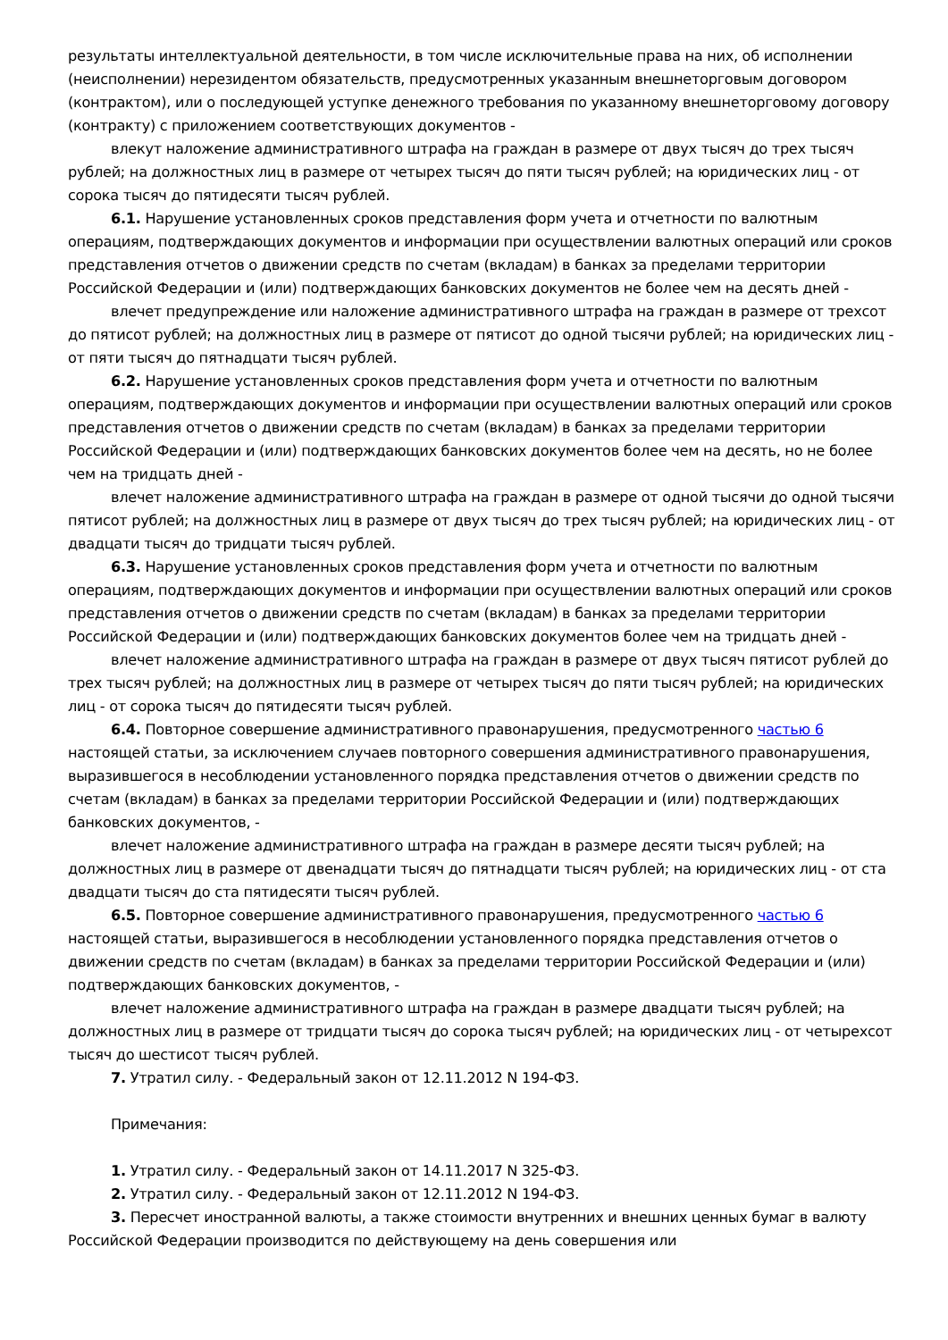результаты интеллектуальной деятельности, в том числе исключительные права на них, об исполнении (неисполнении) нерезидентом обязательств, предусмотренных указанным внешнеторговым договором (контрактом), или о последующей уступке денежного требования по указанному внешнеторговому договору (контракту) с приложением соответствующих документов -
влекут наложение административного штрафа на граждан в размере от двух тысяч до трех тысяч рублей; на должностных лиц в размере от четырех тысяч до пяти тысяч рублей; на юридических лиц - от сорока тысяч до пятидесяти тысяч рублей.
6.1. Нарушение установленных сроков представления форм учета и отчетности по валютным операциям, подтверждающих документов и информации при осуществлении валютных операций или сроков представления отчетов о движении средств по счетам (вкладам) в банках за пределами территории Российской Федерации и (или) подтверждающих банковских документов не более чем на десять дней -
влечет предупреждение или наложение административного штрафа на граждан в размере от трехсот до пятисот рублей; на должностных лиц в размере от пятисот до одной тысячи рублей; на юридических лиц - от пяти тысяч до пятнадцати тысяч рублей.
6.2. Нарушение установленных сроков представления форм учета и отчетности по валютным операциям, подтверждающих документов и информации при осуществлении валютных операций или сроков представления отчетов о движении средств по счетам (вкладам) в банках за пределами территории Российской Федерации и (или) подтверждающих банковских документов более чем на десять, но не более чем на тридцать дней -
влечет наложение административного штрафа на граждан в размере от одной тысячи до одной тысячи пятисот рублей; на должностных лиц в размере от двух тысяч до трех тысяч рублей; на юридических лиц - от двадцати тысяч до тридцати тысяч рублей.
6.3. Нарушение установленных сроков представления форм учета и отчетности по валютным операциям, подтверждающих документов и информации при осуществлении валютных операций или сроков представления отчетов о движении средств по счетам (вкладам) в банках за пределами территории Российской Федерации и (или) подтверждающих банковских документов более чем на тридцать дней -
влечет наложение административного штрафа на граждан в размере от двух тысяч пятисот рублей до трех тысяч рублей; на должностных лиц в размере от четырех тысяч до пяти тысяч рублей; на юридических лиц - от сорока тысяч до пятидесяти тысяч рублей.
6.4. Повторное совершение административного правонарушения, предусмотренного частью 6 настоящей статьи, за исключением случаев повторного совершения административного правонарушения, выразившегося в несоблюдении установленного порядка представления отчетов о движении средств по счетам (вкладам) в банках за пределами территории Российской Федерации и (или) подтверждающих банковских документов, -
влечет наложение административного штрафа на граждан в размере десяти тысяч рублей; на должностных лиц в размере от двенадцати тысяч до пятнадцати тысяч рублей; на юридических лиц - от ста двадцати тысяч до ста пятидесяти тысяч рублей.
6.5. Повторное совершение административного правонарушения, предусмотренного частью 6 настоящей статьи, выразившегося в несоблюдении установленного порядка представления отчетов о движении средств по счетам (вкладам) в банках за пределами территории Российской Федерации и (или) подтверждающих банковских документов, -
влечет наложение административного штрафа на граждан в размере двадцати тысяч рублей; на должностных лиц в размере от тридцати тысяч до сорока тысяч рублей; на юридических лиц - от четырехсот тысяч до шестисот тысяч рублей.
7. Утратил силу. - Федеральный закон от 12.11.2012 N 194-ФЗ.
Примечания:
1. Утратил силу. - Федеральный закон от 14.11.2017 N 325-ФЗ.
2. Утратил силу. - Федеральный закон от 12.11.2012 N 194-ФЗ.
3. Пересчет иностранной валюты, а также стоимости внутренних и внешних ценных бумаг в валюту Российской Федерации производится по действующему на день совершения или